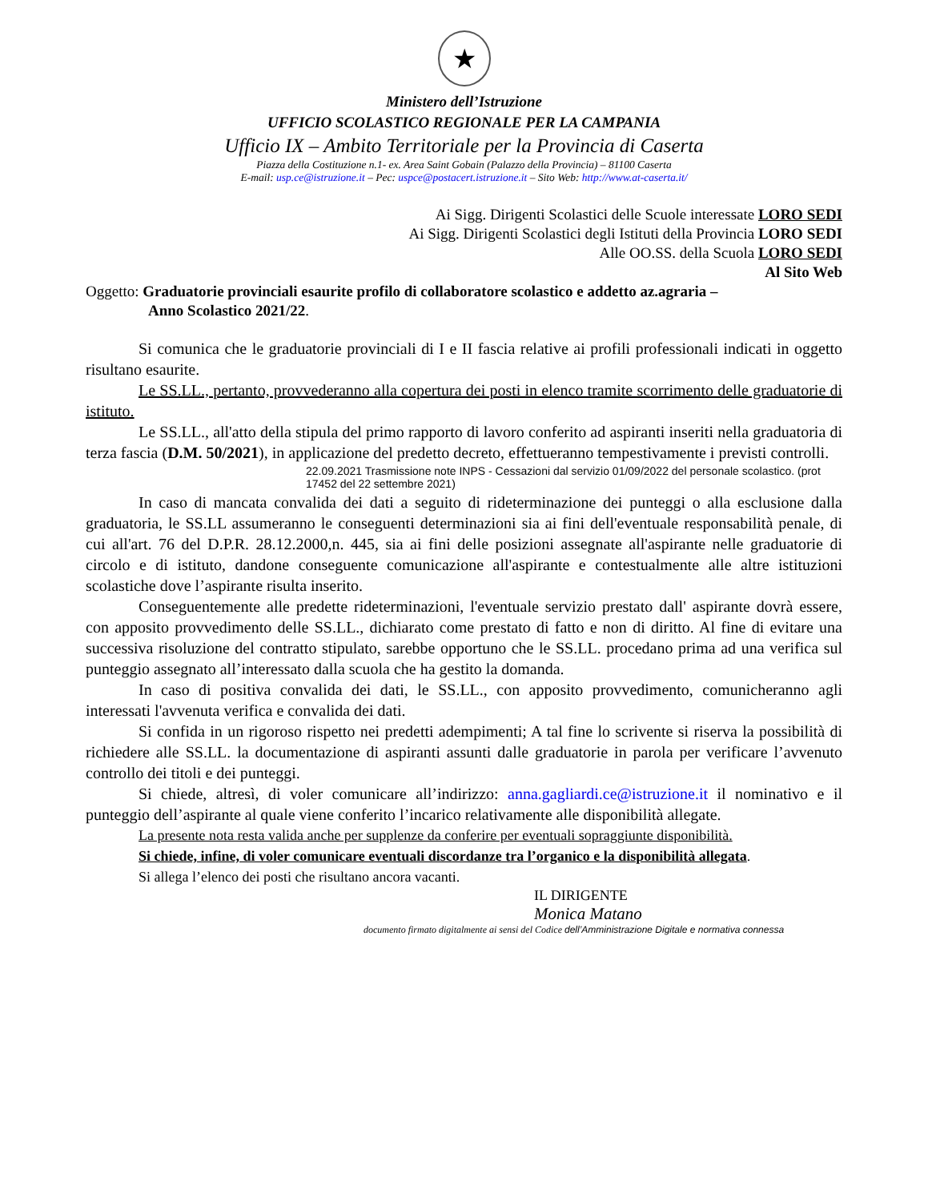★
Ministero dell’Istruzione
UFFICIO SCOLASTICO REGIONALE PER LA CAMPANIA
Ufficio IX – Ambito Territoriale per la Provincia di Caserta
Piazza della Costituzione n.1- ex. Area Saint Gobain (Palazzo della Provincia) – 81100 Caserta
E-mail: usp.ce@istruzione.it – Pec: uspce@postacert.istruzione.it – Sito Web: http://www.at-caserta.it/
Ai Sigg. Dirigenti Scolastici delle Scuole interessate LORO SEDI
Ai Sigg. Dirigenti Scolastici degli Istituti della Provincia LORO SEDI
Alle OO.SS. della Scuola LORO SEDI
Al Sito Web
Oggetto: Graduatorie provinciali esaurite profilo di collaboratore scolastico e addetto az.agraria –
Anno Scolastico 2021/22.
Si comunica che le graduatorie provinciali di I e II fascia relative ai profili professionali indicati in oggetto risultano esaurite.
Le SS.LL., pertanto, provvederanno alla copertura dei posti in elenco tramite scorrimento delle graduatorie di istituto.
Le SS.LL., all'atto della stipula del primo rapporto di lavoro conferito ad aspiranti inseriti nella graduatoria di terza fascia (D.M. 50/2021), in applicazione del predetto decreto, effettueranno tempestivamente i previsti controlli.
22.09.2021 Trasmissione note INPS - Cessazioni dal servizio 01/09/2022 del personale scolastico. (prot 17452 del 22 settembre 2021)
In caso di mancata convalida dei dati a seguito di rideterminazione dei punteggi o alla esclusione dalla graduatoria, le SS.LL assumeranno le conseguenti determinazioni sia ai fini dell'eventuale responsabilità penale, di cui all'art. 76 del D.P.R. 28.12.2000,n. 445, sia ai fini delle posizioni assegnate all'aspirante nelle graduatorie di circolo e di istituto, dandone conseguente comunicazione all'aspirante e contestualmente alle altre istituzioni scolastiche dove l’aspirante risulta inserito.
Conseguentemente alle predette rideterminazioni, l'eventuale servizio prestato dall' aspirante dovrà essere, con apposito provvedimento delle SS.LL., dichiarato come prestato di fatto e non di diritto. Al fine di evitare una successiva risoluzione del contratto stipulato, sarebbe opportuno che le SS.LL. procedano prima ad una verifica sul punteggio assegnato all’interessato dalla scuola che ha gestito la domanda.
In caso di positiva convalida dei dati, le SS.LL., con apposito provvedimento, comunicheranno agli interessati l'avvenuta verifica e convalida dei dati.
Si confida in un rigoroso rispetto nei predetti adempimenti; A tal fine lo scrivente si riserva la possibilità di richiedere alle SS.LL. la documentazione di aspiranti assunti dalle graduatorie in parola per verificare l’avvenuto controllo dei titoli e dei punteggi.
Si chiede, altresì, di voler comunicare all’indirizzo: anna.gagliardi.ce@istruzione.it il nominativo e il punteggio dell’aspirante al quale viene conferito l’incarico relativamente alle disponibilità allegate.
La presente nota resta valida anche per supplenze da conferire per eventuali sopraggiunte disponibilità.
Si chiede, infine, di voler comunicare eventuali discordanze tra l’organico e la disponibilità allegata.
Si allega l’elenco dei posti che risultano ancora vacanti.
IL DIRIGENTE
Monica Matano
documento firmato digitalmente ai sensi del Codice dell’Amministrazione Digitale e normativa connessa